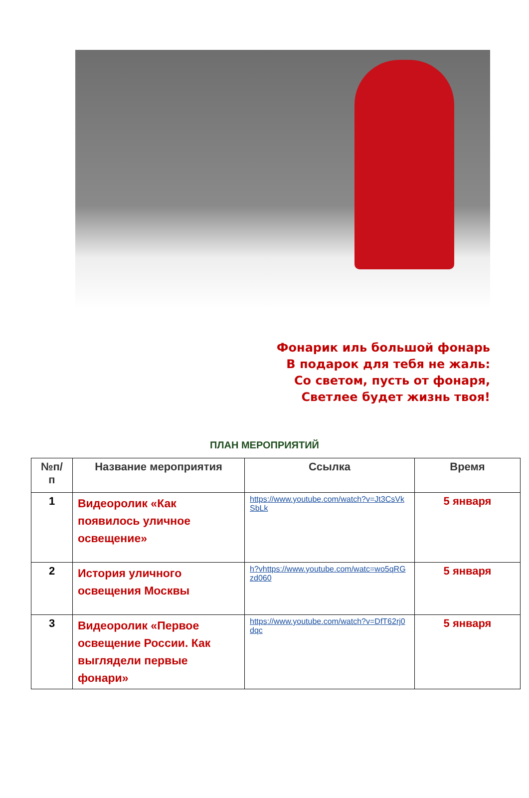Фонарик иль большой фонарь
В подарок для тебя не жаль:
Со светом, пусть от фонаря,
Светлее будет жизнь твоя!
ПЛАН МЕРОПРИЯТИЙ
| №п/ п | Название мероприятия | Ссылка | Время |
| --- | --- | --- | --- |
| 1 | Видеоролик «Как появилось уличное освещение» | https://www.youtube.com/watch?v=Jt3CsVkSbLk | 5 января |
| 2 | История уличного освещения Москвы | h?vhttps://www.youtube.com/watc=wo5qRGzd060 | 5 января |
| 3 | Видеоролик «Первое освещение России. Как выглядели первые фонари» | https://www.youtube.com/watch?v=DfT62rj0dqc | 5 января |